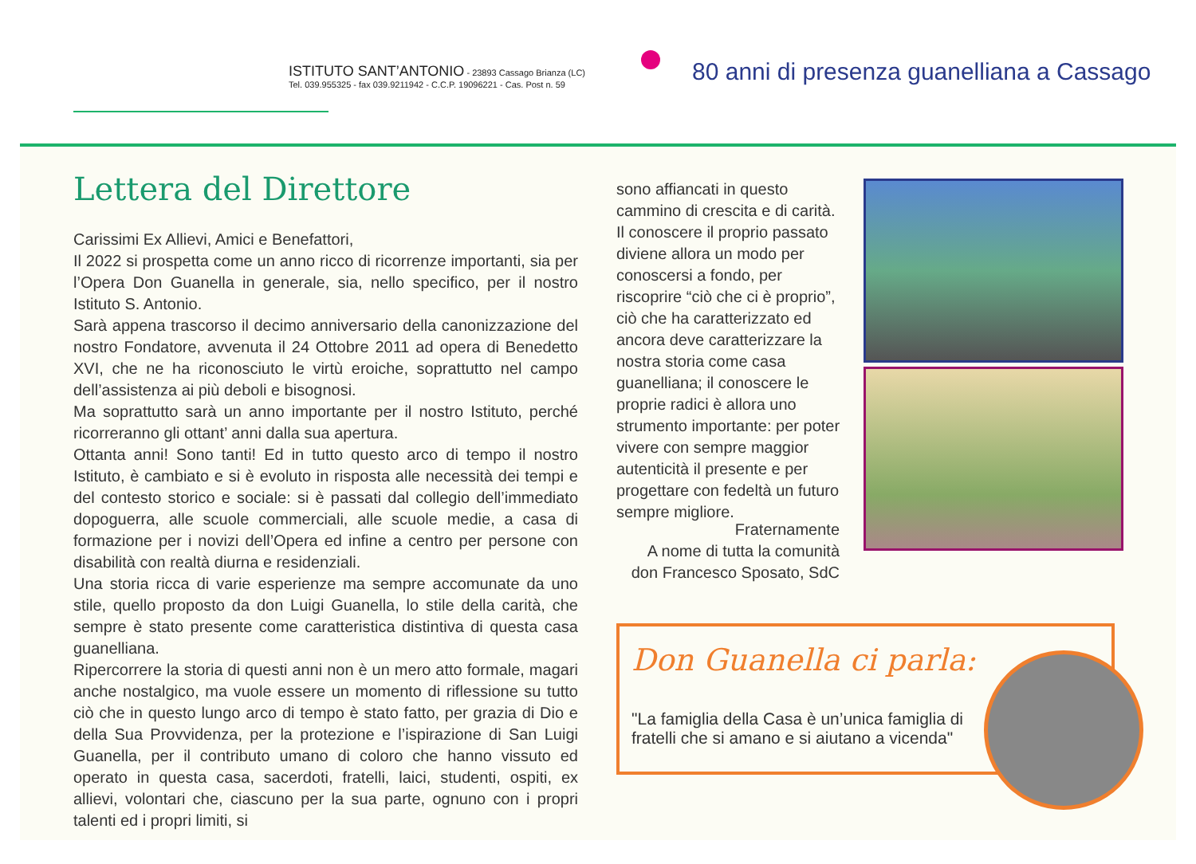ISTITUTO SANT’ANTONIO - 23893 Cassago Brianza (LC)
Tel. 039.955325 - fax 039.9211942 - C.C.P. 19096221 - Cas. Post n. 59
80 anni di presenza guanelliana a Cassago
Lettera del Direttore
Carissimi Ex Allievi, Amici e Benefattori,
Il 2022 si prospetta come un anno ricco di ricorrenze importanti, sia per l’Opera Don Guanella in generale, sia, nello specifico, per il nostro Istituto S. Antonio.
Sarà appena trascorso il decimo anniversario della canonizzazione del nostro Fondatore, avvenuta il 24 Ottobre 2011 ad opera di Benedetto XVI, che ne ha riconosciuto le virtù eroiche, soprattutto nel campo dell’assistenza ai più deboli e bisognosi.
Ma soprattutto sarà un anno importante per il nostro Istituto, perché ricorreranno gli ottant’ anni dalla sua apertura.
Ottanta anni! Sono tanti! Ed in tutto questo arco di tempo il nostro Istituto, è cambiato e si è evoluto in risposta alle necessità dei tempi e del contesto storico e sociale: si è passati dal collegio dell’immediato dopoguerra, alle scuole commerciali, alle scuole medie, a casa di formazione per i novizi dell’Opera ed infine a centro per persone con disabilità con realtà diurna e residenziali.
Una storia ricca di varie esperienze ma sempre accomunate da uno stile, quello proposto da don Luigi Guanella, lo stile della carità, che sempre è stato presente come caratteristica distintiva di questa casa guanelliana.
Ripercorrere la storia di questi anni non è un mero atto formale, magari anche nostalgico, ma vuole essere un momento di riflessione su tutto ciò che in questo lungo arco di tempo è stato fatto, per grazia di Dio e della Sua Provvidenza, per la protezione e l’ispirazione di San Luigi Guanella, per il contributo umano di coloro che hanno vissuto ed operato in questa casa, sacerdoti, fratelli, laici, studenti, ospiti, ex allievi, volontari che, ciascuno per la sua parte, ognuno con i propri talenti ed i propri limiti, si
sono affiancati in questo cammino di crescita e di carità. Il conoscere il proprio passato diviene allora un modo per conoscersi a fondo, per riscoprire “ciò che ci è proprio”, ciò che ha caratterizzato ed ancora deve caratterizzare la nostra storia come casa guanelliana; il conoscere le proprie radici è allora uno strumento importante: per poter vivere con sempre maggior autenticità il presente e per progettare con fedeltà un futuro sempre migliore.
Fraternamente
A nome di tutta la comunità
don Francesco Sposato, SdC
Don Guanella ci parla:
"La famiglia della Casa è un’unica famiglia di fratelli che si amano e si aiutano a vicenda"